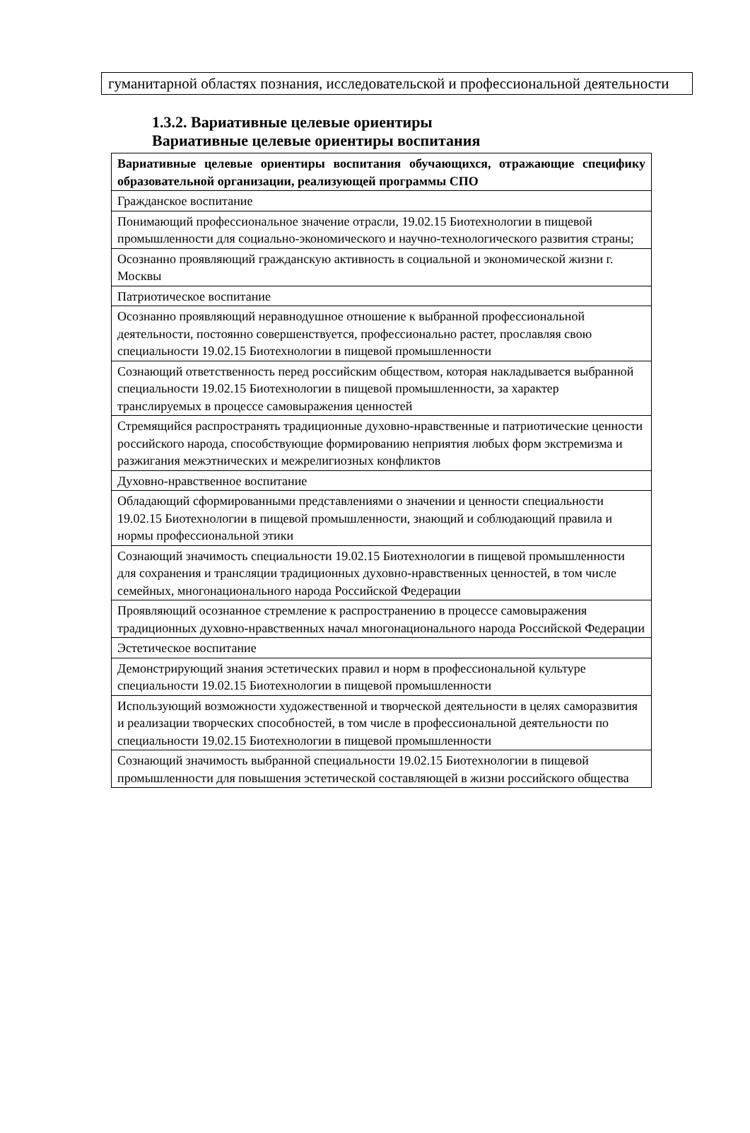гуманитарной областях познания, исследовательской и профессиональной деятельности
1.3.2. Вариативные целевые ориентиры
Вариативные целевые ориентиры воспитания
| Вариативные целевые ориентиры воспитания обучающихся, отражающие специфику образовательной организации, реализующей программы СПО |
| --- |
| Гражданское воспитание |
| Понимающий профессиональное значение отрасли, 19.02.15 Биотехнологии в пищевой промышленности для социально-экономического и научно-технологического развития страны; |
| Осознанно проявляющий гражданскую активность в социальной и экономической жизни г. Москвы |
| Патриотическое воспитание |
| Осознанно проявляющий неравнодушное отношение к выбранной профессиональной деятельности, постоянно совершенствуется, профессионально растет, прославляя свою специальности 19.02.15 Биотехнологии в пищевой промышленности |
| Сознающий ответственность перед российским обществом, которая накладывается выбранной специальности 19.02.15 Биотехнологии в пищевой промышленности, за характер транслируемых в процессе самовыражения ценностей |
| Стремящийся распространять традиционные духовно-нравственные и патриотические ценности российского народа, способствующие формированию неприятия любых форм экстремизма и разжигания межэтнических и межрелигиозных конфликтов |
| Духовно-нравственное воспитание |
| Обладающий сформированными представлениями о значении и ценности специальности 19.02.15 Биотехнологии в пищевой промышленности, знающий и соблюдающий правила и нормы профессиональной этики |
| Сознающий значимость специальности 19.02.15 Биотехнологии в пищевой промышленности для сохранения и трансляции традиционных духовно-нравственных ценностей, в том числе семейных, многонационального народа Российской Федерации |
| Проявляющий осознанное стремление к распространению в процессе самовыражения традиционных духовно-нравственных начал многонационального народа Российской Федерации |
| Эстетическое воспитание |
| Демонстрирующий знания эстетических правил и норм в профессиональной культуре специальности 19.02.15 Биотехнологии в пищевой промышленности |
| Использующий возможности художественной и творческой деятельности в целях саморазвития и реализации творческих способностей, в том числе в профессиональной деятельности по специальности 19.02.15 Биотехнологии в пищевой промышленности |
| Сознающий значимость выбранной специальности 19.02.15 Биотехнологии в пищевой промышленности для повышения эстетической составляющей в жизни российского общества |